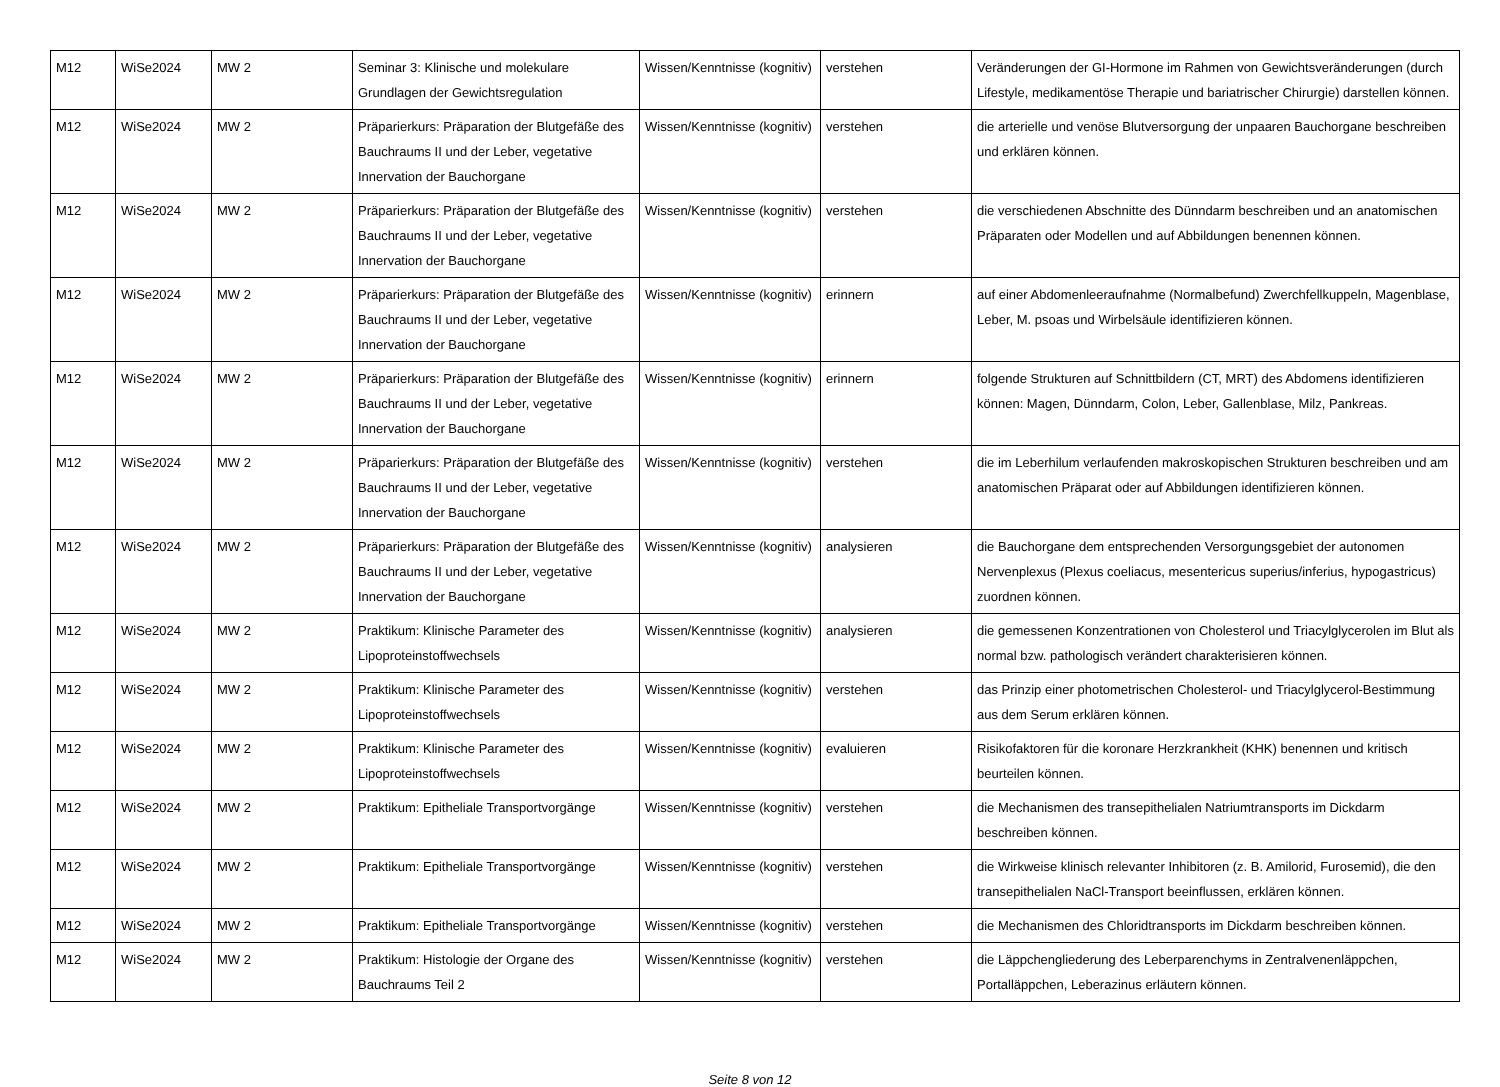| M12 | WiSe2024 | MW 2 | Seminar 3: Klinische und molekulare Grundlagen der Gewichtsregulation | Wissen/Kenntnisse (kognitiv) | verstehen | Veränderungen der GI-Hormone im Rahmen von Gewichtsveränderungen (durch Lifestyle, medikamentöse Therapie und bariatrischer Chirurgie) darstellen können. |
| M12 | WiSe2024 | MW 2 | Präparierkurs: Präparation der Blutgefäße des Bauchraums II und der Leber, vegetative Innervation der Bauchorgane | Wissen/Kenntnisse (kognitiv) | verstehen | die arterielle und venöse Blutversorgung der unpaaren Bauchorgane beschreiben und erklären können. |
| M12 | WiSe2024 | MW 2 | Präparierkurs: Präparation der Blutgefäße des Bauchraums II und der Leber, vegetative Innervation der Bauchorgane | Wissen/Kenntnisse (kognitiv) | verstehen | die verschiedenen Abschnitte des Dünndarm beschreiben und an anatomischen Präparaten oder Modellen und auf Abbildungen benennen können. |
| M12 | WiSe2024 | MW 2 | Präparierkurs: Präparation der Blutgefäße des Bauchraums II und der Leber, vegetative Innervation der Bauchorgane | Wissen/Kenntnisse (kognitiv) | erinnern | auf einer Abdomenleeraufnahme (Normalbefund) Zwerchfellkuppeln, Magenblase, Leber, M. psoas und Wirbelsäule identifizieren können. |
| M12 | WiSe2024 | MW 2 | Präparierkurs: Präparation der Blutgefäße des Bauchraums II und der Leber, vegetative Innervation der Bauchorgane | Wissen/Kenntnisse (kognitiv) | erinnern | folgende Strukturen auf Schnittbildern (CT, MRT) des Abdomens identifizieren können: Magen, Dünndarm, Colon, Leber, Gallenblase, Milz, Pankreas. |
| M12 | WiSe2024 | MW 2 | Präparierkurs: Präparation der Blutgefäße des Bauchraums II und der Leber, vegetative Innervation der Bauchorgane | Wissen/Kenntnisse (kognitiv) | verstehen | die im Leberhilum verlaufenden makroskopischen Strukturen beschreiben und am anatomischen Präparat oder auf Abbildungen identifizieren können. |
| M12 | WiSe2024 | MW 2 | Präparierkurs: Präparation der Blutgefäße des Bauchraums II und der Leber, vegetative Innervation der Bauchorgane | Wissen/Kenntnisse (kognitiv) | analysieren | die Bauchorgane dem entsprechenden Versorgungsgebiet der autonomen Nervenplexus (Plexus coeliacus, mesentericus superius/inferius, hypogastricus) zuordnen können. |
| M12 | WiSe2024 | MW 2 | Praktikum: Klinische Parameter des Lipoproteinstoffwechsels | Wissen/Kenntnisse (kognitiv) | analysieren | die gemessenen Konzentrationen von Cholesterol und Triacylglycerolen im Blut als normal bzw. pathologisch verändert charakterisieren können. |
| M12 | WiSe2024 | MW 2 | Praktikum: Klinische Parameter des Lipoproteinstoffwechsels | Wissen/Kenntnisse (kognitiv) | verstehen | das Prinzip einer photometrischen Cholesterol- und Triacylglycerol-Bestimmung aus dem Serum erklären können. |
| M12 | WiSe2024 | MW 2 | Praktikum: Klinische Parameter des Lipoproteinstoffwechsels | Wissen/Kenntnisse (kognitiv) | evaluieren | Risikofaktoren für die koronare Herzkrankheit (KHK) benennen und kritisch beurteilen können. |
| M12 | WiSe2024 | MW 2 | Praktikum: Epitheliale Transportvorgänge | Wissen/Kenntnisse (kognitiv) | verstehen | die Mechanismen des transepithelialen Natriumtransports im Dickdarm beschreiben können. |
| M12 | WiSe2024 | MW 2 | Praktikum: Epitheliale Transportvorgänge | Wissen/Kenntnisse (kognitiv) | verstehen | die Wirkweise klinisch relevanter Inhibitoren (z. B. Amilorid, Furosemid), die den transepithelialen NaCl-Transport beeinflussen, erklären können. |
| M12 | WiSe2024 | MW 2 | Praktikum: Epitheliale Transportvorgänge | Wissen/Kenntnisse (kognitiv) | verstehen | die Mechanismen des Chloridtransports im Dickdarm beschreiben können. |
| M12 | WiSe2024 | MW 2 | Praktikum: Histologie der Organe des Bauchraums Teil 2 | Wissen/Kenntnisse (kognitiv) | verstehen | die Läppchengliederung des Leberparenchyms in Zentralvenenläppchen, Portalläppchen, Leberazinus erläutern können. |
Seite 8 von 12